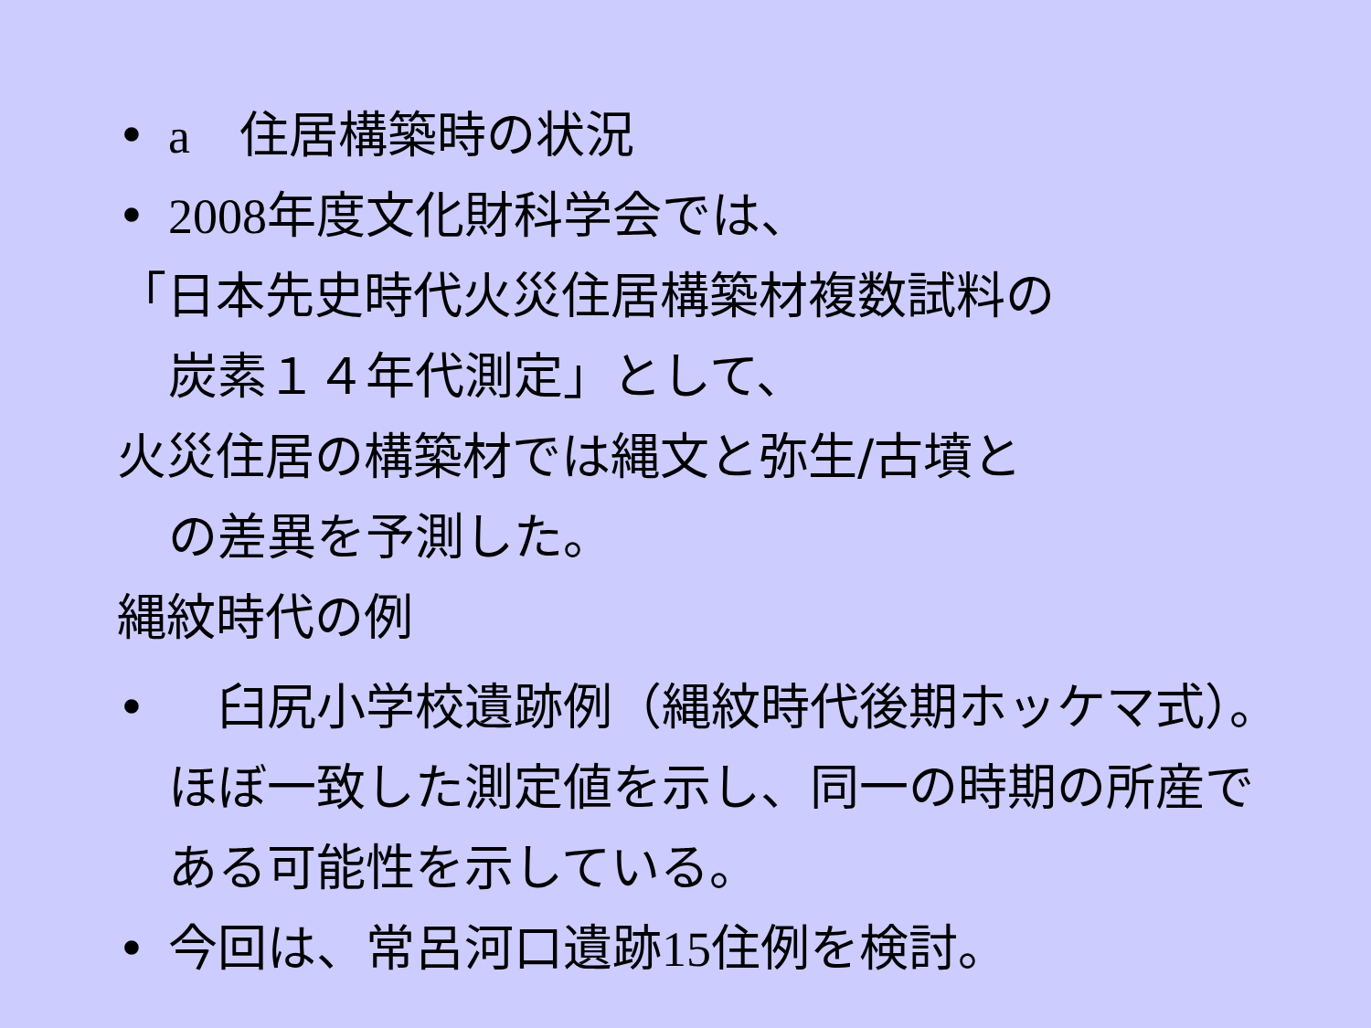• a　住居構築時の状況
• 2008年度文化財科学会では、
「日本先史時代火災住居構築材複数試料の
炭素１４年代測定」として、
火災住居の構築材では縄文と弥生/古墳と
の差異を予測した。
縄紋時代の例
•　臼尻小学校遺跡例（縄紋時代後期ホッケマ式）。ほぼ一致した測定値を示し、同一の時期の所産である可能性を示している。
• 今回は、常呂河口遺跡15住例を検討。